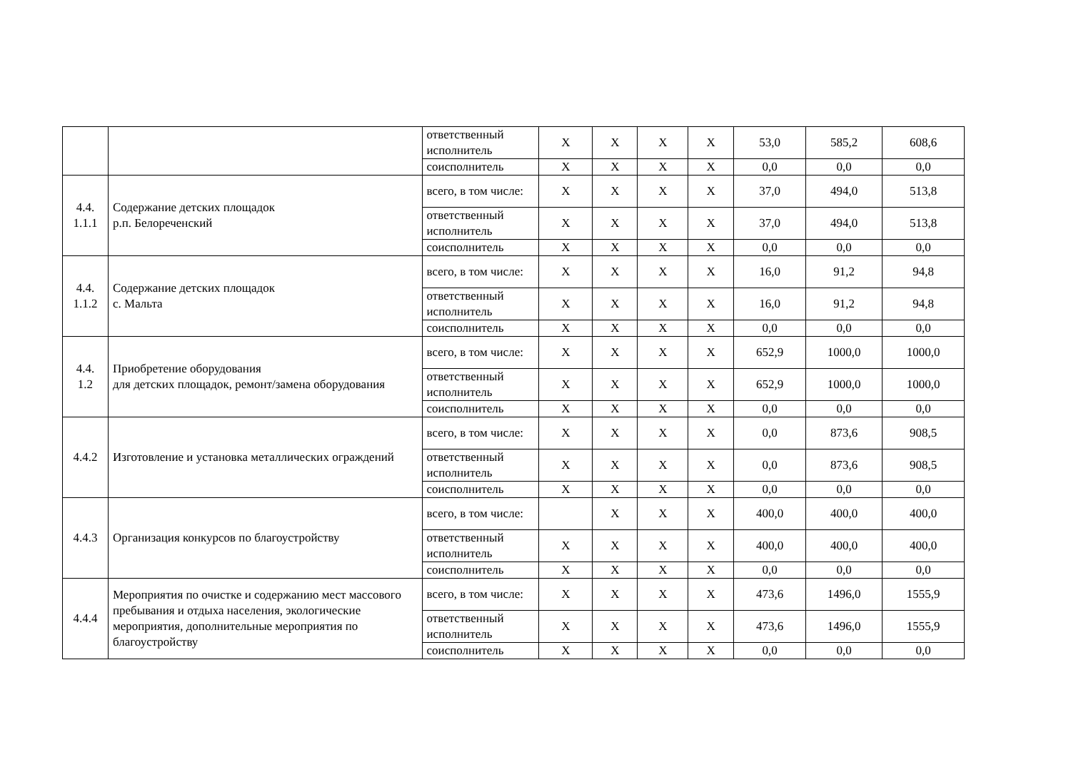| | | ответственный исполнитель | Х | Х | Х | Х | 53,0 | 585,2 | 608,6 |
| | | соисполнитель | Х | Х | Х | Х | 0,0 | 0,0 | 0,0 |
| 4.4. 1.1.1 | Содержание детских площадок р.п. Белореченский | всего, в том числе: | Х | Х | Х | Х | 37,0 | 494,0 | 513,8 |
| | | ответственный исполнитель | Х | Х | Х | Х | 37,0 | 494,0 | 513,8 |
| | | соисполнитель | Х | Х | Х | Х | 0,0 | 0,0 | 0,0 |
| 4.4. 1.1.2 | Содержание детских площадок с. Мальта | всего, в том числе: | Х | Х | Х | Х | 16,0 | 91,2 | 94,8 |
| | | ответственный исполнитель | Х | Х | Х | Х | 16,0 | 91,2 | 94,8 |
| | | соисполнитель | Х | Х | Х | Х | 0,0 | 0,0 | 0,0 |
| 4.4. 1.2 | Приобретение оборудования для детских площадок, ремонт/замена оборудования | всего, в том числе: | Х | Х | Х | Х | 652,9 | 1000,0 | 1000,0 |
| | | ответственный исполнитель | Х | Х | Х | Х | 652,9 | 1000,0 | 1000,0 |
| | | соисполнитель | Х | Х | Х | Х | 0,0 | 0,0 | 0,0 |
| 4.4.2 | Изготовление и установка металлических ограждений | всего, в том числе: | Х | Х | Х | Х | 0,0 | 873,6 | 908,5 |
| | | ответственный исполнитель | Х | Х | Х | Х | 0,0 | 873,6 | 908,5 |
| | | соисполнитель | Х | Х | Х | Х | 0,0 | 0,0 | 0,0 |
| 4.4.3 | Организация конкурсов по благоустройству | всего, в том числе: | | Х | Х | Х | 400,0 | 400,0 | 400,0 |
| | | ответственный исполнитель | Х | Х | Х | Х | 400,0 | 400,0 | 400,0 |
| | | соисполнитель | Х | Х | Х | Х | 0,0 | 0,0 | 0,0 |
| 4.4.4 | Мероприятия по очистке и содержанию мест массового пребывания и отдыха населения, экологические мероприятия, дополнительные мероприятия по благоустройству | всего, в том числе: | Х | Х | Х | Х | 473,6 | 1496,0 | 1555,9 |
| | | ответственный исполнитель | Х | Х | Х | Х | 473,6 | 1496,0 | 1555,9 |
| | | соисполнитель | Х | Х | Х | Х | 0,0 | 0,0 | 0,0 |